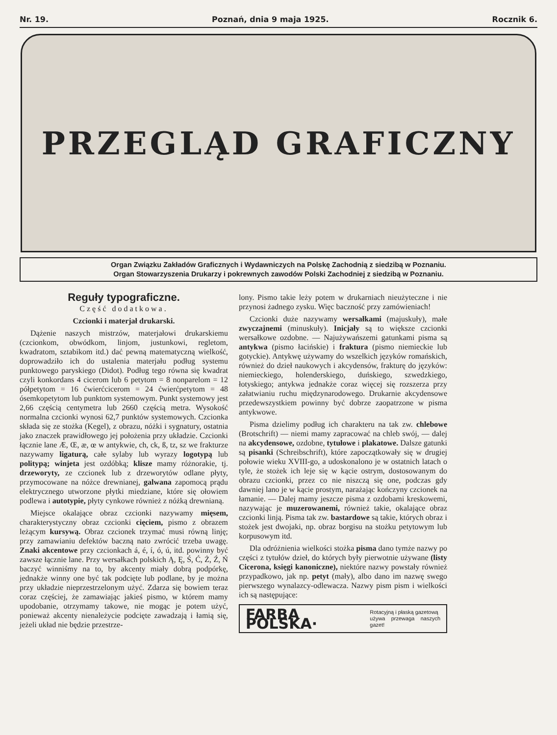Nr. 19. Poznań, dnia 9 maja 1925. Rocznik 6.
PRZEGLĄD GRAFICZNY
Organ Związku Zakładów Graficznych i Wydawniczych na Polskę Zachodnią z siedzibą w Poznaniu.
Organ Stowarzyszenia Drukarzy i pokrewnych zawodów Polski Zachodniej z siedzibą w Poznaniu.
Reguły typograficzne.
Część dodatkowa.
Czcionki i materjał drukarski.
Dążenie naszych mistrzów, materjałowi drukarskiemu (czcionkom, obwódkom, linjom, justunkowi, regletom, kwadratom, sztabikom itd.) dać pewną matematyczną wielkość, doprowadziło ich do ustalenia materjału podług systemu punktowego paryskiego (Didot). Podług tego równa się kwadrat czyli konkordans 4 cicerom lub 6 petytom = 8 nonparelom = 12 półpetytom = 16 ćwierćcicerom = 24 ćwierćpetytom = 48 ósemkopetytom lub punktom systemowym. Punkt systemowy jest 2,66 częścią centymetra lub 2660 częścią metra. Wysokość normalna czcionki wynosi 62,7 punktów systemowych. Czcionka składa się ze stożka (Kegel), z obrazu, nóżki i sygnatury, ostatnia jako znaczek prawidłowego jej położenia przy układzie. Czcionki łącznie lane Æ, Œ, æ, œ w antykwie, ch, ck, ß, tz, sz we frakturze nazywamy ligaturą, całe sylaby lub wyrazy logotypą lub politypą; winjeta jest ozdóbką; klisze mamy różnorakie, tj. drzeworyty, ze czcionek lub z drzeworytów odlane płyty, przymocowane na nóżce drewnianej, galwana zapomocą prądu elektrycznego utworzone płytki miedziane, które się ołowiem podlewa i autotypie, płyty cynkowe również z nóżką drewnianą.
Miejsce okalające obraz czcionki nazywamy mięsem, charakterystyczny obraz czcionki cięciem, pismo z obrazem leżącym kursywą. Obraz czcionek trzymać musi równą linję; przy zamawianiu defektów baczną nato zwrócić trzeba uwagę. Znaki akcentowe przy czcionkach á, é, í, ó, ú, itd. powinny być zawsze łącznie lane. Przy wersałkach polskich Ą, Ę, Ś, Ć, Ż, Ź, Ń baczyć winniśmy na to, by akcenty miały dobrą podpórkę, jednakże winny one być tak podcięte lub podlane, by je można przy układzie nieprzestrzelonym użyć. Zdarza się bowiem teraz coraz częściej, że zamawiając jakieś pismo, w którem mamy upodobanie, otrzymamy takowe, nie mogąc je potem użyć, ponieważ akcenty nienależycie podcięte zawadzają i łamią się, jeżeli układ nie będzie przestrze-
lony. Pismo takie leży potem w drukarniach nieużyteczne i nie przynosi żadnego zysku. Więc baczność przy zamówieniach!
Czcionki duże nazywamy wersałkami (majuskuły), małe zwyczajnemi (minuskuły). Inicjały są to większe czcionki wersałkowe ozdobne. — Najużywańszemi gatunkami pisma są antykwa (pismo łacińskie) i fraktura (pismo niemieckie lub gotyckie). Antykwę używamy do wszelkich języków romańskich, również do dzieł naukowych i akcydensów, frakturę do języków: niemieckiego, holenderskiego, duńskiego, szwedzkiego, łotyskiego; antykwa jednakże coraz więcej się rozszerza przy załatwianiu ruchu międzynarodowego. Drukarnie akcydensowe przedewszystkiem powinny być dobrze zaopatrzone w pisma antykwowe.
Pisma dzielimy podług ich charakteru na tak zw. chlebowe (Brotschrift) — niemi mamy zapracować na chleb swój, — dalej na akcydensowe, ozdobne, tytułowe i plakatowe. Dalsze gatunki są pisanki (Schreibschrift), które zapoczątkowały się w drugiej połowie wieku XVIII-go, a udoskonalono je w ostatnich latach o tyle, że stożek ich leje się w kącie ostrym, dostosowanym do obrazu czcionki, przez co nie niszczą się one, podczas gdy dawniej lano je w kącie prostym, narażając kończyny czcionek na łamanie. — Dalej mamy jeszcze pisma z ozdobami kreskowemi, nazywając je muzerowanemi, również takie, okalające obraz czcionki linją. Pisma tak zw. bastardowe są takie, których obraz i stożek jest dwojaki, np. obraz borgisu na stożku petytowym lub korpusowym itd.
Dla odróżnienia wielkości stożka pisma dano tymże nazwy po części z tytułów dzieł, do których były pierwotnie używane (listy Cicerona, księgi kanoniczne), niektóre nazwy powstały również przypadkowo, jak np. petyt (mały), albo dano im nazwę swego pierwszego wynalazcy-odlewacza. Nazwy pism pism i wielkości ich są następujące:
FARBA POLSKA· Rotacyjną i płaską gazetową
używa przewaga naszych gazet!